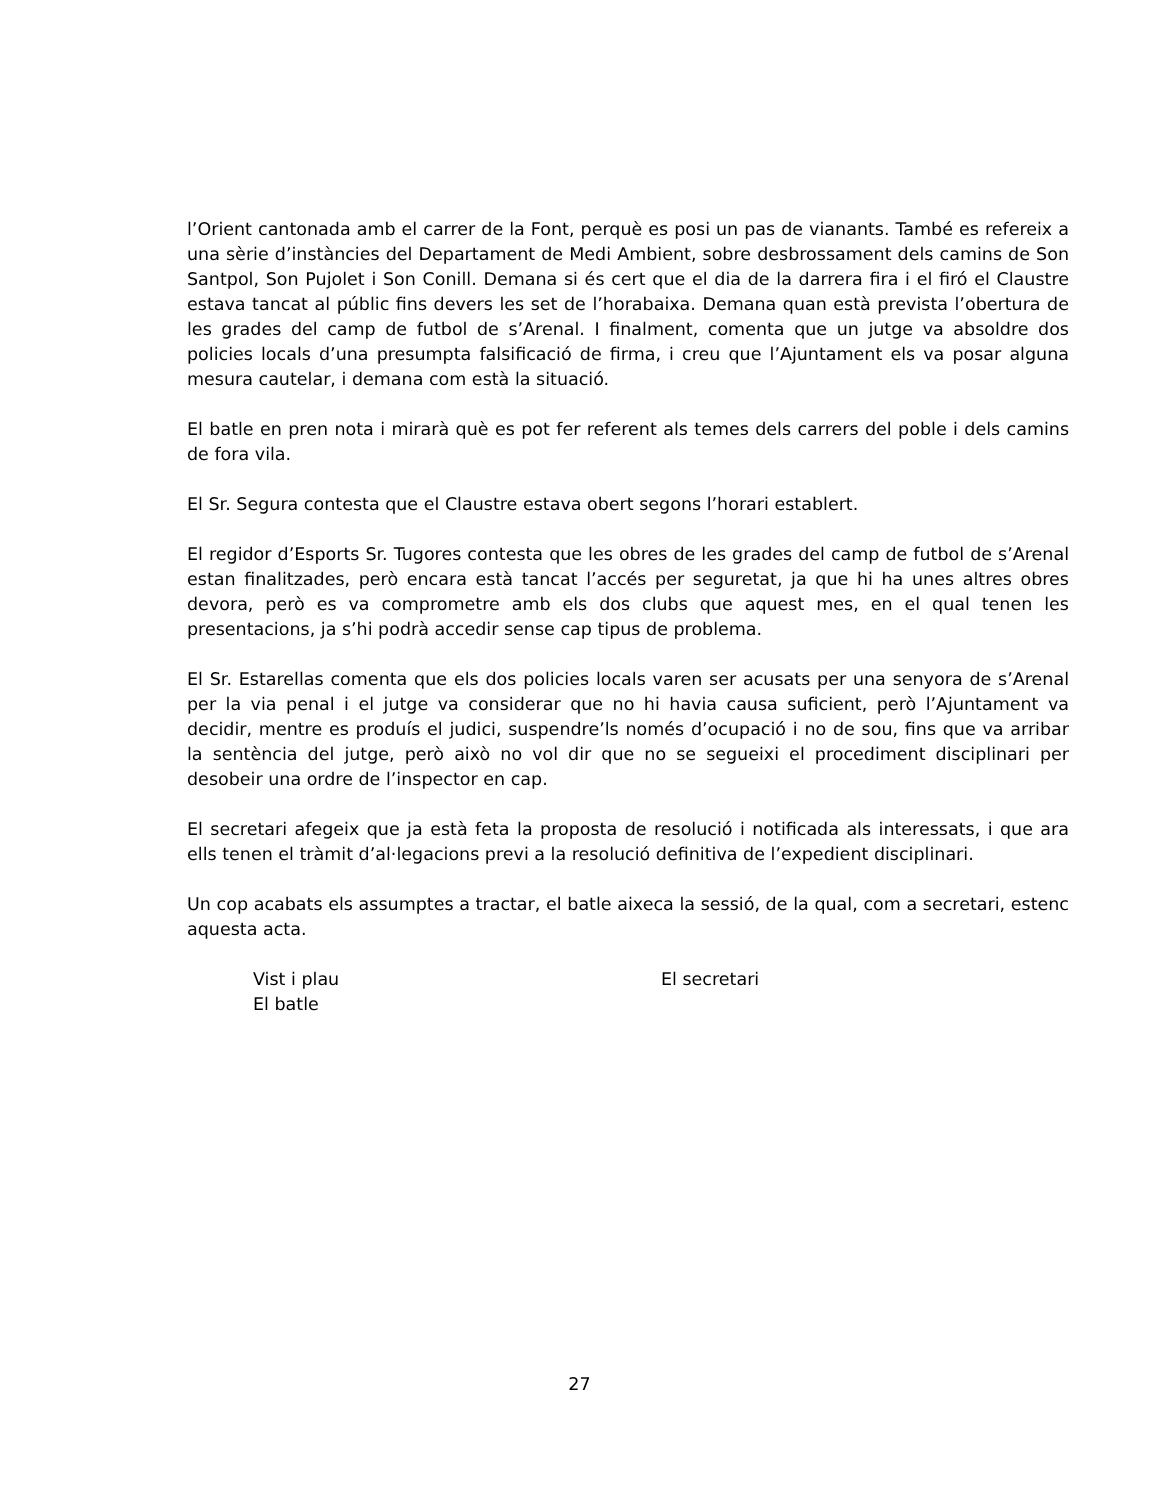l’Orient cantonada amb el carrer de la Font, perquè es posi un pas de vianants. També es refereix a una sèrie d’instàncies del Departament de Medi Ambient, sobre desbrossament dels camins de Son Santpol, Son Pujolet i Son Conill. Demana si és cert que el dia de la darrera fira i el firó el Claustre estava tancat al públic fins devers les set de l’horabaixa. Demana quan està prevista l’obertura de les grades del camp de futbol de s’Arenal. I finalment, comenta que un jutge va absoldre dos policies locals d’una presumpta falsificació de firma, i creu que l’Ajuntament els va posar alguna mesura cautelar, i demana com està la situació.
El batle en pren nota i mirarà què es pot fer referent als temes dels carrers del poble i dels camins de fora vila.
El Sr. Segura contesta que el Claustre estava obert segons l’horari establert.
El regidor d’Esports Sr. Tugores contesta que les obres de les grades del camp de futbol de s’Arenal estan finalitzades, però encara està tancat l’accés per seguretat, ja que hi ha unes altres obres devora, però es va comprometre amb els dos clubs que aquest mes, en el qual tenen les presentacions, ja s’hi podrà accedir sense cap tipus de problema.
El Sr. Estarellas comenta que els dos policies locals varen ser acusats per una senyora de s’Arenal per la via penal i el jutge va considerar que no hi havia causa suficient, però l’Ajuntament va decidir, mentre es produís el judici, suspendre’ls només d’ocupació i no de sou, fins que va arribar la sentència del jutge, però això no vol dir que no se segueixi el procediment disciplinari per desobeir una ordre de l’inspector en cap.
El secretari afegeix que ja està feta la proposta de resolució i notificada als interessats, i que ara ells tenen el tràmit d’al·legacions previ a la resolució definitiva de l’expedient disciplinari.
Un cop acabats els assumptes a tractar, el batle aixeca la sessió, de la qual, com a secretari, estenc aquesta acta.
Vist i plau
El batle
El secretari
27